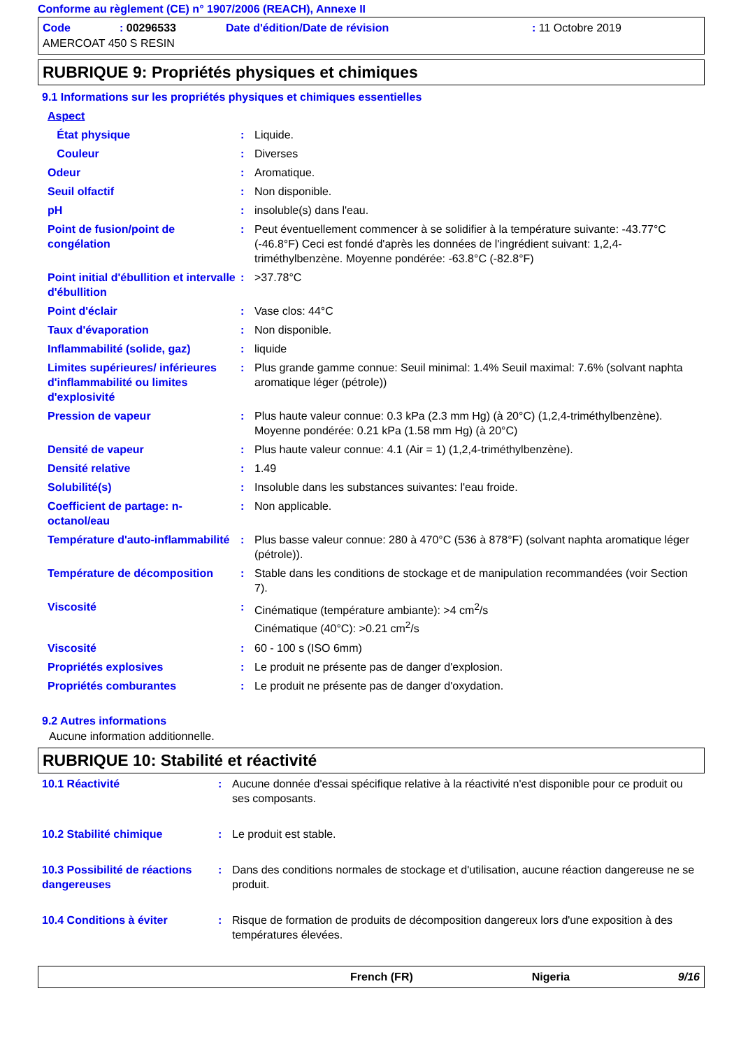Conforme au règlement (CE) n° 1907/2006 (REACH), Annexe II
| Code | : 00296533 | Date d'édition/Date de révision | : 11 Octobre 2019 |
| AMERCOAT 450 S RESIN | | | |
RUBRIQUE 9: Propriétés physiques et chimiques
9.1 Informations sur les propriétés physiques et chimiques essentielles
| Aspect | | |
| État physique | : | Liquide. |
| Couleur | : | Diverses |
| Odeur | : | Aromatique. |
| Seuil olfactif | : | Non disponible. |
| pH | : | insoluble(s) dans l'eau. |
| Point de fusion/point de congélation | : | Peut éventuellement commencer à se solidifier à la température suivante: -43.77°C (-46.8°F) Ceci est fondé d'après les données de l'ingrédient suivant: 1,2,4-triméthylbenzène. Moyenne pondérée: -63.8°C (-82.8°F) |
| Point initial d'ébullition et intervalle d'ébullition | : | >37.78°C |
| Point d'éclair | : | Vase clos: 44°C |
| Taux d'évaporation | : | Non disponible. |
| Inflammabilité (solide, gaz) | : | liquide |
| Limites supérieures/ inférieures d'inflammabilité ou limites d'explosivité | : | Plus grande gamme connue: Seuil minimal: 1.4% Seuil maximal: 7.6% (solvant naphta aromatique léger (pétrole)) |
| Pression de vapeur | : | Plus haute valeur connue: 0.3 kPa (2.3 mm Hg) (à 20°C) (1,2,4-triméthylbenzène). Moyenne pondérée: 0.21 kPa (1.58 mm Hg) (à 20°C) |
| Densité de vapeur | : | Plus haute valeur connue: 4.1 (Air = 1) (1,2,4-triméthylbenzène). |
| Densité relative | : | 1.49 |
| Solubilité(s) | : | Insoluble dans les substances suivantes: l'eau froide. |
| Coefficient de partage: n-octanol/eau | : | Non applicable. |
| Température d'auto-inflammabilité | : | Plus basse valeur connue: 280 à 470°C (536 à 878°F) (solvant naphta aromatique léger (pétrole)). |
| Température de décomposition | : | Stable dans les conditions de stockage et de manipulation recommandées (voir Section 7). |
| Viscosité | : | Cinématique (température ambiante): >4 cm<sup>2</sup>/s Cinématique (40°C): >0.21 cm<sup>2</sup>/s |
| Viscosité | : | 60 - 100 s (ISO 6mm) |
| Propriétés explosives | : | Le produit ne présente pas de danger d'explosion. |
| Propriétés comburantes | : | Le produit ne présente pas de danger d'oxydation. |
9.2 Autres informations
Aucune information additionnelle.
RUBRIQUE 10: Stabilité et réactivité
| 10.1 Réactivité | : | Aucune donnée d'essai spécifique relative à la réactivité n'est disponible pour ce produit ou ses composants. |
| 10.2 Stabilité chimique | : | Le produit est stable. |
| 10.3 Possibilité de réactions dangereuses | : | Dans des conditions normales de stockage et d'utilisation, aucune réaction dangereuse ne se produit. |
| 10.4 Conditions à éviter | : | Risque de formation de produits de décomposition dangereux lors d'une exposition à des températures élevées. |
French (FR) Nigeria 9/16